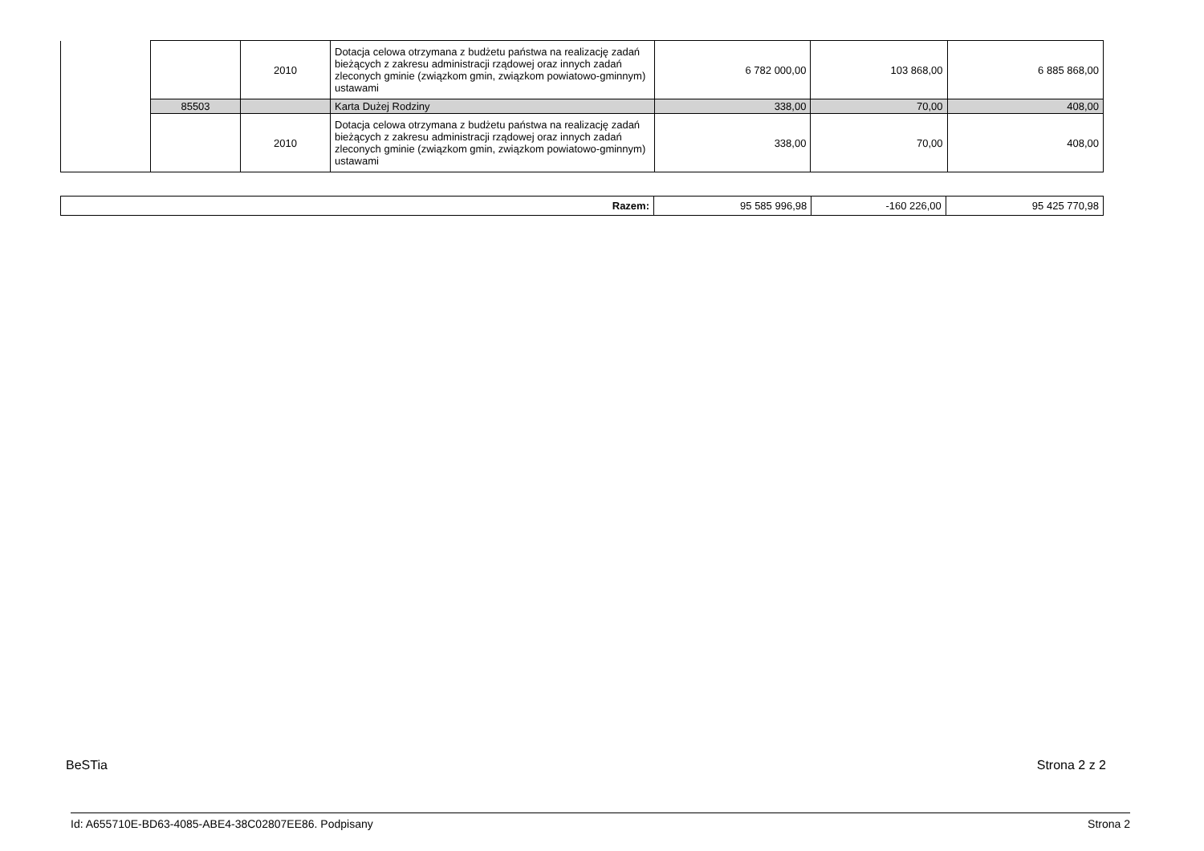| | | 2010 | Dotacja celowa otrzymana z budżetu państwa na realizację zadań bieżących z zakresu administracji rządowej oraz innych zadań zleconych gminie (związkom gmin, związkom powiatowo-gminnym) ustawami | 6 782 000,00 | 103 868,00 | 6 885 868,00 |
| | 85503 | | Karta Dużej Rodziny | 338,00 | 70,00 | 408,00 |
| | | 2010 | Dotacja celowa otrzymana z budżetu państwa na realizację zadań bieżących z zakresu administracji rządowej oraz innych zadań zleconych gminie (związkom gmin, związkom powiatowo-gminnym) ustawami | 338,00 | 70,00 | 408,00 |
| Razem: | 95 585 996,98 | -160 226,00 | 95 425 770,98 |
BeSTia Strona 2 z 2
Id: A655710E-BD63-4085-ABE4-38C02807EE86. Podpisany Strona 2